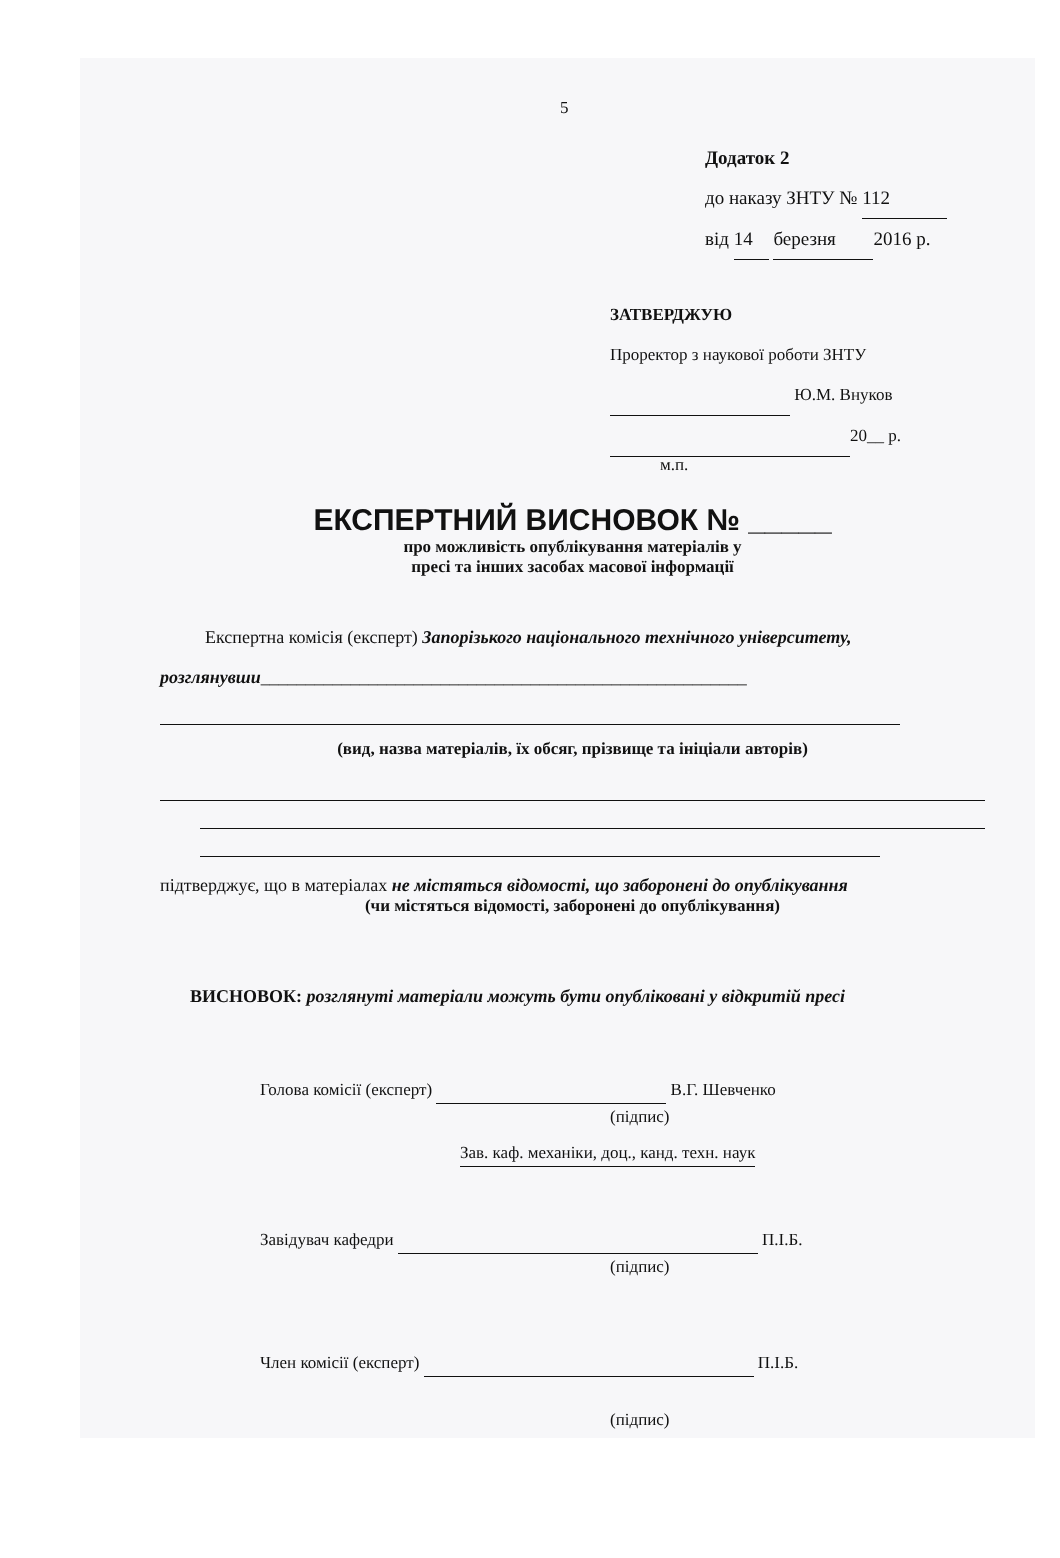5
Додаток 2
до наказу ЗНТУ № 112
від 14 березня 2016 р.
ЗАТВЕРДЖУЮ
Проректор з наукової роботи ЗНТУ
Ю.М. Внуков
20__ р.
м.п.
ЕКСПЕРТНИЙ ВИСНОВОК № _____
про можливість опублікування матеріалів у
пресі та інших засобах масової інформації
Експертна комісія (експерт) Запорізького національного технічного університету, розглянувши______________________________________________________
(вид, назва матеріалів, їх обсяг, прізвище та ініціали авторів)
підтверджує, що в матеріалах не містяться відомості, що заборонені до опублікування
(чи містяться відомості, заборонені до опублікування)
ВИСНОВОК: розглянуті матеріали можуть бути опубліковані у відкритій пресі
Голова комісії (експерт) В.Г. Шевченко
(підпис)
Зав. каф. механіки, доц., канд. техн. наук
Завідувач кафедри П.І.Б.
(підпис)
Член комісії (експерт) П.І.Б.
(підпис)